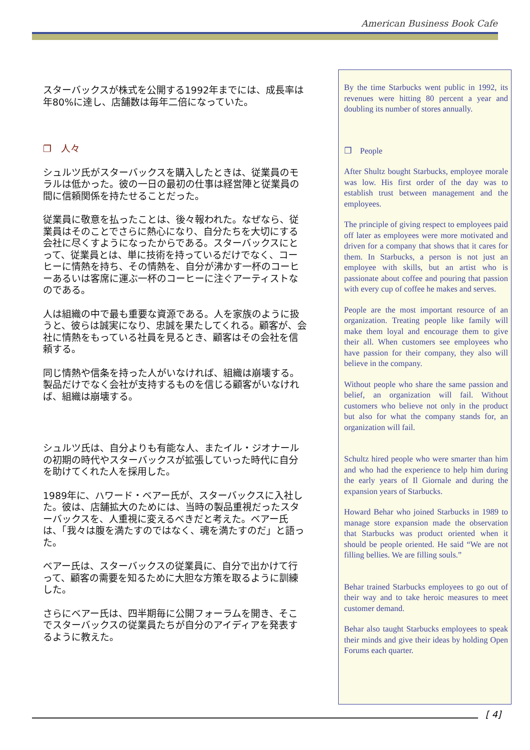American Business Book Cafe
スターバックスが株式を公開する1992年までには、成長率は年80%に達し、店舗数は毎年二倍になっていた。
❐　人々
シュルツ氏がスターバックスを購入したときは、従業員のモラルは低かった。彼の一日の最初の仕事は経営陣と従業員の間に信頼関係を持たせることだった。
従業員に敬意を払ったことは、後々報われた。なぜなら、従業員はそのことでさらに熱心になり、自分たちを大切にする会社に尽くすようになったからである。スターバックスにとって、従業員とは、単に技術を持っているだけでなく、コーヒーに情熱を持ち、その情熱を、自分が沸かす一杯のコーヒーあるいは客席に運ぶ一杯のコーヒーに注ぐアーティストなのである。
人は組織の中で最も重要な資源である。人を家族のように扱うと、彼らは誠実になり、忠誠を果たしてくれる。顧客が、会社に情熱をもっている社員を見るとき、顧客はその会社を信頼する。
同じ情熱や信条を持った人がいなければ、組織は崩壊する。製品だけでなく会社が支持するものを信じる顧客がいなければ、組織は崩壊する。
シュルツ氏は、自分よりも有能な人、またイル・ジオナールの初期の時代やスターバックスが拡張していった時代に自分を助けてくれた人を採用した。
1989年に、ハワード・ベアー氏が、スターバックスに入社した。彼は、店舗拡大のためには、当時の製品重視だったスターバックスを、人重視に変えるべきだと考えた。ベアー氏は、「我々は腹を満たすのではなく、魂を満たすのだ」と語った。
ベアー氏は、スターバックスの従業員に、自分で出かけて行って、顧客の需要を知るために大胆な方策を取るように訓練した。
さらにベアー氏は、四半期毎に公開フォーラムを開き、そこでスターバックスの従業員たちが自分のアイディアを発表するように教えた。
By the time Starbucks went public in 1992, its revenues were hitting 80 percent a year and doubling its number of stores annually.
❐　People
After Shultz bought Starbucks, employee morale was low. His first order of the day was to establish trust between management and the employees.
The principle of giving respect to employees paid off later as employees were more motivated and driven for a company that shows that it cares for them. In Starbucks, a person is not just an employee with skills, but an artist who is passionate about coffee and pouring that passion with every cup of coffee he makes and serves.
People are the most important resource of an organization. Treating people like family will make them loyal and encourage them to give their all. When customers see employees who have passion for their company, they also will believe in the company.
Without people who share the same passion and belief, an organization will fail. Without customers who believe not only in the product but also for what the company stands for, an organization will fail.
Schultz hired people who were smarter than him and who had the experience to help him during the early years of Il Giornale and during the expansion years of Starbucks.
Howard Behar who joined Starbucks in 1989 to manage store expansion made the observation that Starbucks was product oriented when it should be people oriented. He said “We are not filling bellies. We are filling souls.”
Behar trained Starbucks employees to go out of their way and to take heroic measures to meet customer demand.
Behar also taught Starbucks employees to speak their minds and give their ideas by holding Open Forums each quarter.
[ 4]